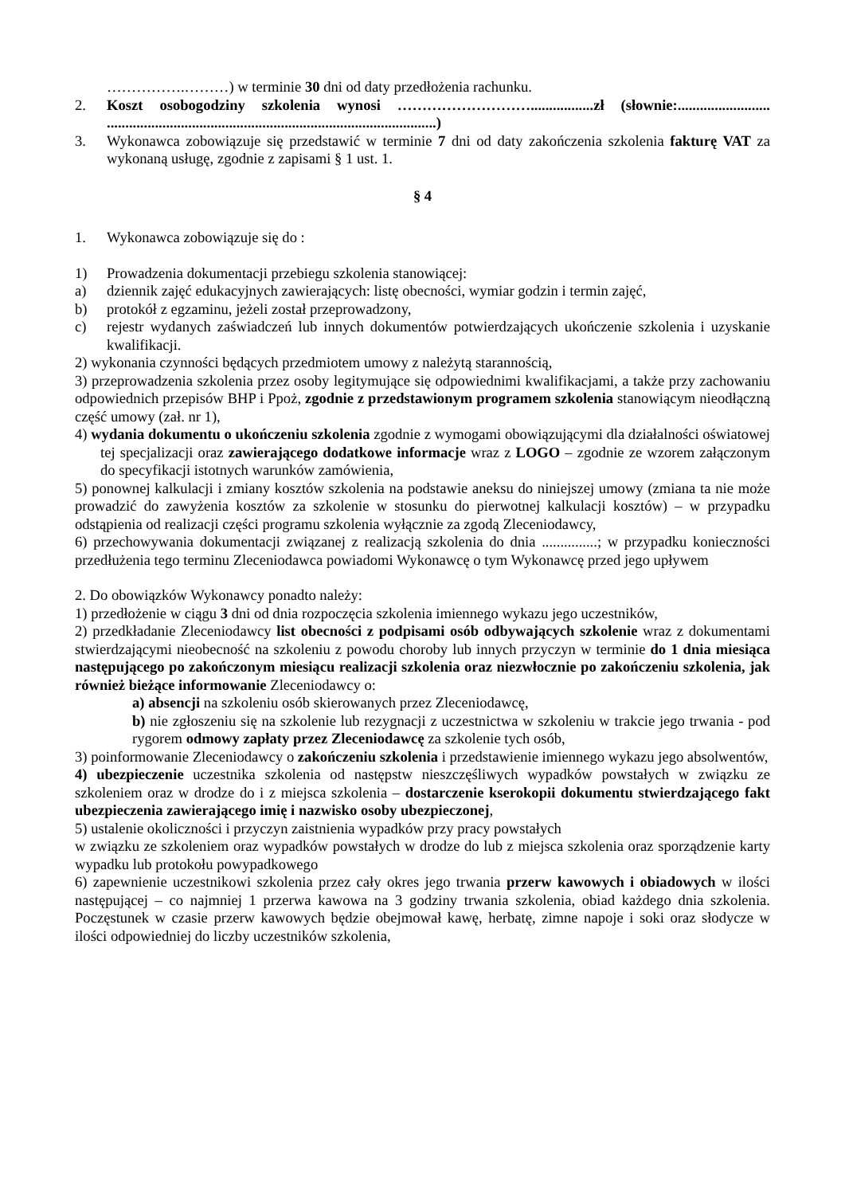…………….………) w terminie 30 dni od daty przedłożenia rachunku.
2. Koszt osobogodziny szkolenia wynosi ……………………….................zł (słownie:......................... .........................................................................................)
3. Wykonawca zobowiązuje się przedstawić w terminie 7 dni od daty zakończenia szkolenia fakturę VAT za wykonaną usługę, zgodnie z zapisami § 1 ust. 1.
§ 4
1. Wykonawca zobowiązuje się do :
1) Prowadzenia dokumentacji przebiegu szkolenia stanowiącej:
a) dziennik zajęć edukacyjnych zawierających: listę obecności, wymiar godzin i termin zajęć,
b) protokół z egzaminu, jeżeli został przeprowadzony,
c) rejestr wydanych zaświadczeń lub innych dokumentów potwierdzających ukończenie szkolenia i uzyskanie kwalifikacji.
2) wykonania czynności będących przedmiotem umowy z należytą starannością,
3) przeprowadzenia szkolenia przez osoby legitymujące się odpowiednimi kwalifikacjami, a także przy zachowaniu odpowiednich przepisów BHP i Ppoż, zgodnie z przedstawionym programem szkolenia stanowiącym nieodłączną część umowy (zał. nr 1),
4) wydania dokumentu o ukończeniu szkolenia zgodnie z wymogami obowiązującymi dla działalności oświatowej tej specjalizacji oraz zawierającego dodatkowe informacje wraz z LOGO – zgodnie ze wzorem załączonym do specyfikacji istotnych warunków zamówienia,
5) ponownej kalkulacji i zmiany kosztów szkolenia na podstawie aneksu do niniejszej umowy (zmiana ta nie może prowadzić do zawyżenia kosztów za szkolenie w stosunku do pierwotnej kalkulacji kosztów) – w przypadku odstąpienia od realizacji części programu szkolenia wyłącznie za zgodą Zleceniodawcy,
6) przechowywania dokumentacji związanej z realizacją szkolenia do dnia ...............; w przypadku konieczności przedłużenia tego terminu Zleceniodawca powiadomi Wykonawcę o tym Wykonawcę przed jego upływem
2. Do obowiązków Wykonawcy ponadto należy:
1) przedłożenie w ciągu 3 dni od dnia rozpoczęcia szkolenia imiennego wykazu jego uczestników,
2) przedkładanie Zleceniodawcy list obecności z podpisami osób odbywających szkolenie wraz z dokumentami stwierdzającymi nieobecność na szkoleniu z powodu choroby lub innych przyczyn w terminie do 1 dnia miesiąca następującego po zakończonym miesiącu realizacji szkolenia oraz niezwłocznie po zakończeniu szkolenia, jak również bieżące informowanie Zleceniodawcy o:
a) absencji na szkoleniu osób skierowanych przez Zleceniodawcę,
b) nie zgłoszeniu się na szkolenie lub rezygnacji z uczestnictwa w szkoleniu w trakcie jego trwania - pod rygorem odmowy zapłaty przez Zleceniodawcę za szkolenie tych osób,
3) poinformowanie Zleceniodawcy o zakończeniu szkolenia i przedstawienie imiennego wykazu jego absolwentów,
4) ubezpieczenie uczestnika szkolenia od następstw nieszczęśliwych wypadków powstałych w związku ze szkoleniem oraz w drodze do i z miejsca szkolenia – dostarczenie kserokopii dokumentu stwierdzającego fakt ubezpieczenia zawierającego imię i nazwisko osoby ubezpieczonej,
5) ustalenie okoliczności i przyczyn zaistnienia wypadków przy pracy powstałych
w związku ze szkoleniem oraz wypadków powstałych w drodze do lub z miejsca szkolenia oraz sporządzenie karty wypadku lub protokołu powypadkowego
6) zapewnienie uczestnikowi szkolenia przez cały okres jego trwania przerw kawowych i obiadowych w ilości następującej – co najmniej 1 przerwa kawowa na 3 godziny trwania szkolenia, obiad każdego dnia szkolenia. Poczęstunek w czasie przerw kawowych będzie obejmował kawę, herbatę, zimne napoje i soki oraz słodycze w ilości odpowiedniej do liczby uczestników szkolenia,